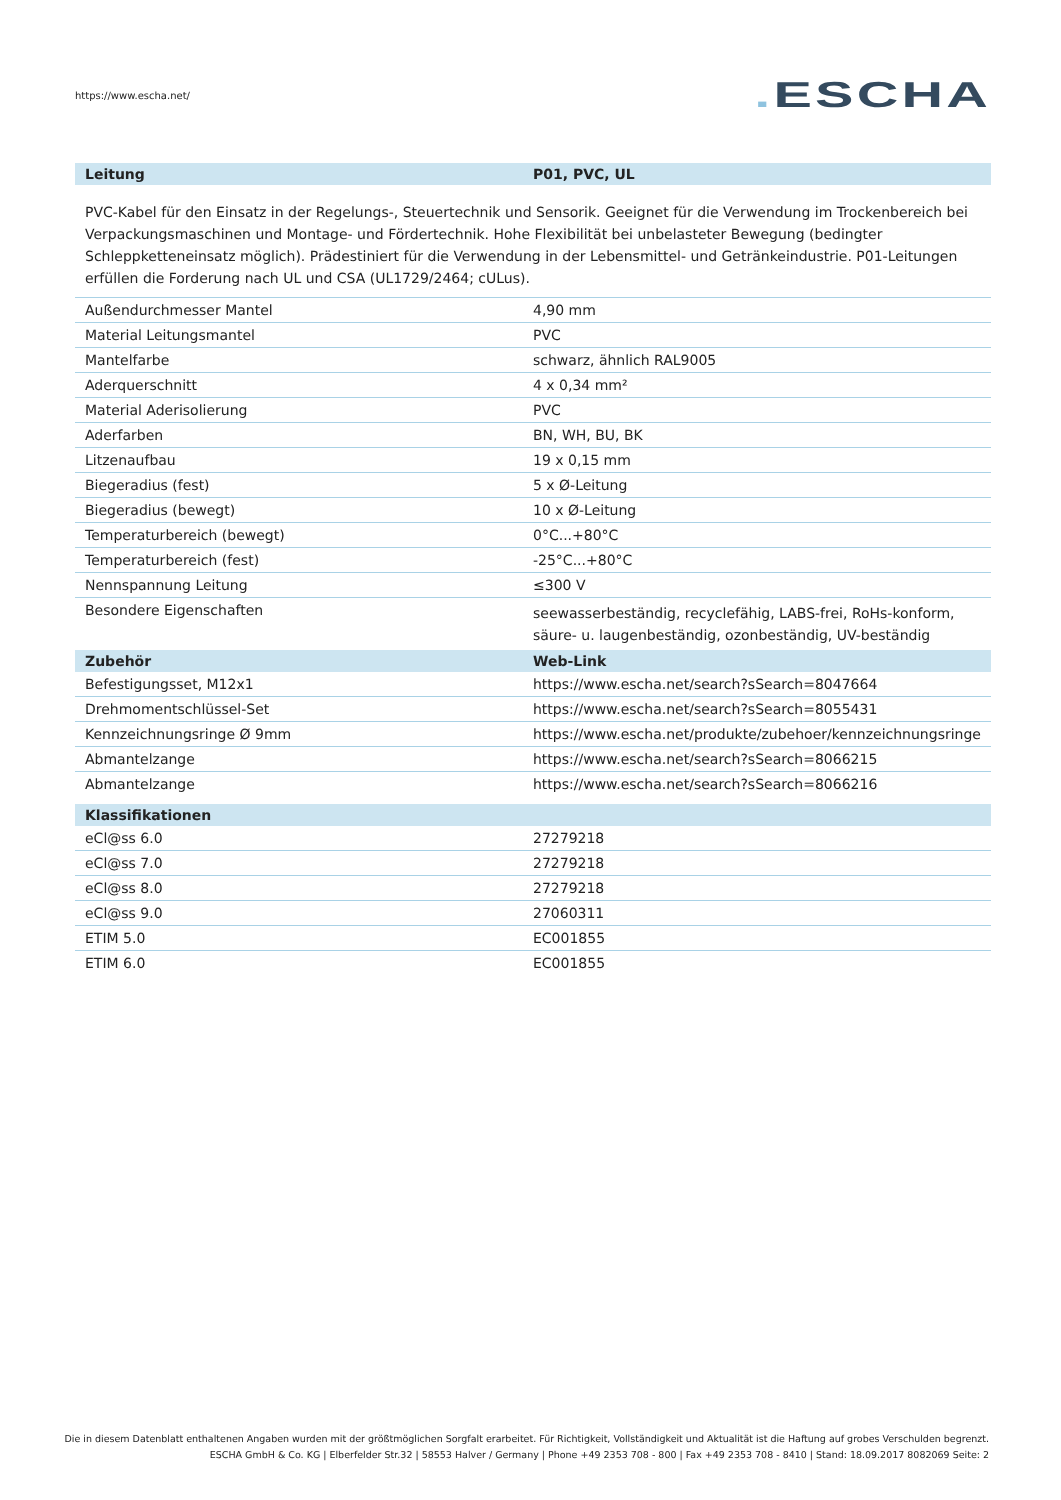https://www.escha.net/
. ESCHA
| Leitung | P01, PVC, UL |
| --- | --- |
| PVC-Kabel für den Einsatz in der Regelungs-, Steuertechnik und Sensorik. Geeignet für die Verwendung im Trockenbereich bei Verpackungsmaschinen und Montage- und Fördertechnik. Hohe Flexibilität bei unbelasteter Bewegung (bedingter Schleppketteneinsatz möglich). Prädestiniert für die Verwendung in der Lebensmittel- und Getränkeindustrie. P01-Leitungen erfüllen die Forderung nach UL und CSA (UL1729/2464; cULus). | |
| Außendurchmesser Mantel | 4,90 mm |
| Material Leitungsmantel | PVC |
| Mantelfarbe | schwarz, ähnlich RAL9005 |
| Aderquerschnitt | 4 x 0,34 mm² |
| Material Aderisolierung | PVC |
| Aderfarben | BN, WH, BU, BK |
| Litzenaufbau | 19 x 0,15 mm |
| Biegeradius (fest) | 5 x Ø-Leitung |
| Biegeradius (bewegt) | 10 x Ø-Leitung |
| Temperaturbereich (bewegt) | 0°C...+80°C |
| Temperaturbereich (fest) | -25°C...+80°C |
| Nennspannung Leitung | ≤300 V |
| Besondere Eigenschaften | seewasserbeständig, recyclefähig, LABS-frei, RoHs-konform, säure- u. laugenbeständig, ozonbeständig, UV-beständig |
| Zubehör | Web-Link |
| Befestigungsset, M12x1 | https://www.escha.net/search?sSearch=8047664 |
| Drehmomentschlüssel-Set | https://www.escha.net/search?sSearch=8055431 |
| Kennzeichnungsringe Ø 9mm | https://www.escha.net/produkte/zubehoer/kennzeichnungsringe |
| Abmantelzange | https://www.escha.net/search?sSearch=8066215 |
| Abmantelzange | https://www.escha.net/search?sSearch=8066216 |
| Klassifikationen | |
| eCl@ss 6.0 | 27279218 |
| eCl@ss 7.0 | 27279218 |
| eCl@ss 8.0 | 27279218 |
| eCl@ss 9.0 | 27060311 |
| ETIM 5.0 | EC001855 |
| ETIM 6.0 | EC001855 |
Die in diesem Datenblatt enthaltenen Angaben wurden mit der größtmöglichen Sorgfalt erarbeitet. Für Richtigkeit, Vollständigkeit und Aktualität ist die Haftung auf grobes Verschulden begrenzt.
ESCHA GmbH & Co. KG | Elberfelder Str.32 | 58553 Halver / Germany | Phone +49 2353 708 - 800 | Fax +49 2353 708 - 8410 | Stand: 18.09.2017 8082069 Seite: 2